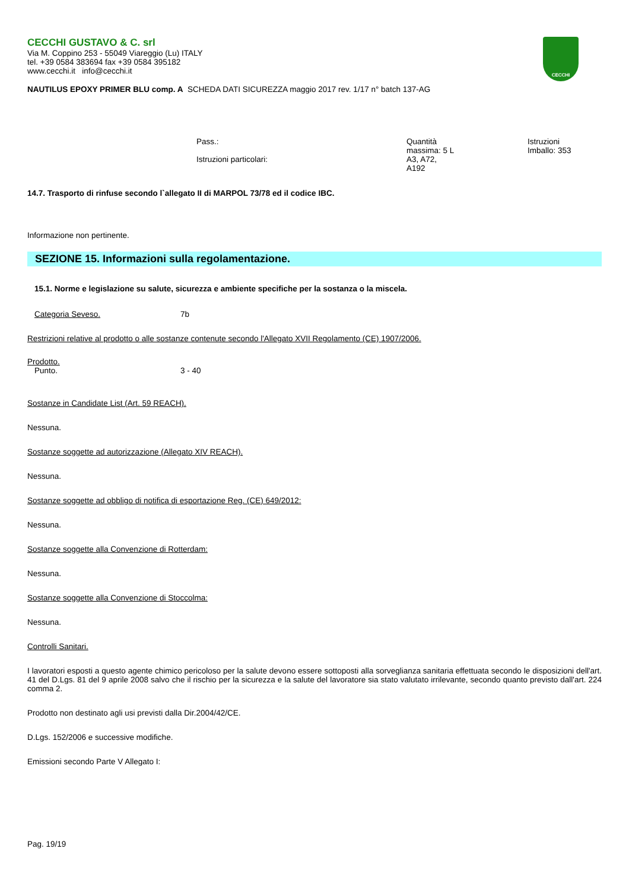CECCHI
CECCHI GUSTAVO & C. srl
Via M. Coppino 253 - 55049 Viareggio (Lu) ITALY
tel. +39 0584 383694 fax +39 0584 395182
www.cecchi.it info@cecchi.it
NAUTILUS EPOXY PRIMER BLU comp. A SCHEDA DATI SICUREZZA maggio 2017 rev. 1/17 n° batch 137-AG
| Pass.: Istruzioni particolari: | Quantità massima: 5 L A3, A72, A192 | Istruzioni Imballo: 353 |
14.7. Trasporto di rinfuse secondo l`allegato II di MARPOL 73/78 ed il codice IBC.
Informazione non pertinente.
SEZIONE 15. Informazioni sulla regolamentazione.
15.1. Norme e legislazione su salute, sicurezza e ambiente specifiche per la sostanza o la miscela.
Categoria Seveso. 7b
Restrizioni relative al prodotto o alle sostanze contenute secondo l'Allegato XVII Regolamento (CE) 1907/2006.
Prodotto.
Punto. 3 - 40
Sostanze in Candidate List (Art. 59 REACH).
Nessuna.
Sostanze soggette ad autorizzazione (Allegato XIV REACH).
Nessuna.
Sostanze soggette ad obbligo di notifica di esportazione Reg. (CE) 649/2012:
Nessuna.
Sostanze soggette alla Convenzione di Rotterdam:
Nessuna.
Sostanze soggette alla Convenzione di Stoccolma:
Nessuna.
Controlli Sanitari.
I lavoratori esposti a questo agente chimico pericoloso per la salute devono essere sottoposti alla sorveglianza sanitaria effettuata secondo le disposizioni dell'art. 41 del D.Lgs. 81 del 9 aprile 2008 salvo che il rischio per la sicurezza e la salute del lavoratore sia stato valutato irrilevante, secondo quanto previsto dall'art. 224 comma 2.
Prodotto non destinato agli usi previsti dalla Dir.2004/42/CE.
D.Lgs. 152/2006 e successive modifiche.
Emissioni secondo Parte V Allegato I:
Pag. 19/19